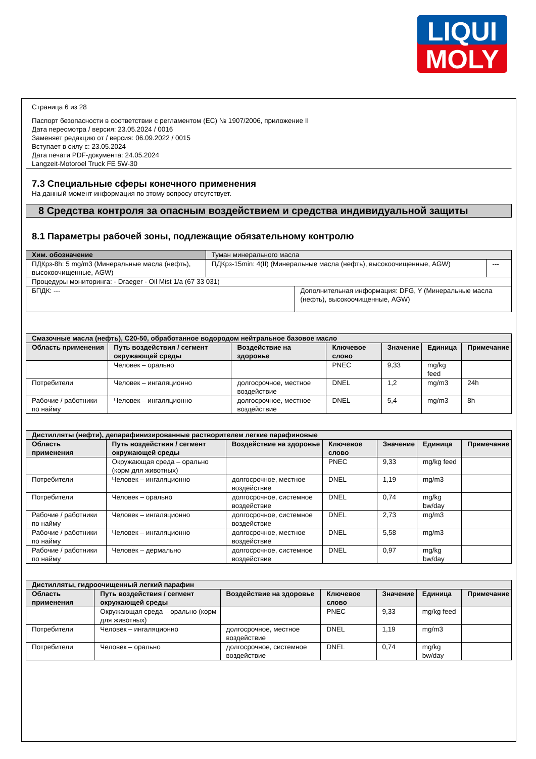LIQUI
MOLY
Страница 6 из 28
Паспорт безопасности в соответствии с регламентом (ЕС) № 1907/2006, приложение II
Дата пересмотра / версия: 23.05.2024 / 0016
Заменяет редакцию от / версия: 06.09.2022 / 0015
Вступает в силу с: 23.05.2024
Дата печати PDF-документа: 24.05.2024
Langzeit-Motoroel Truck FE 5W-30
7.3 Специальные сферы конечного применения
На данный момент информация по этому вопросу отсутствует.
8 Средства контроля за опасным воздействием и средства индивидуальной защиты
8.1 Параметры рабочей зоны, подлежащие обязательному контролю
| Хим. обозначение | Туман минерального масла | | |
| ПДКрз-8h: 5 mg/m3 (Минеральные масла (нефть), высокоочищенные, AGW) | ПДКрз-15min: 4(II) (Минеральные масла (нефть), высокоочищенные, AGW) | | --- |
| Процедуры мониторинга: - Draeger - Oil Mist 1/a (67 33 031) | | | |
| БПДК: --- | | Дополнительная информация: DFG, Y (Минеральные масла (нефть), высокоочищенные, AGW) | |
| Смазочные масла (нефть), C20-50, обработанное водородом нейтральное базовое масло | | | | | | |
| --- | --- | --- | --- | --- | --- | --- |
| Область применения | Путь воздействия / сегмент окружающей среды | Воздействие на здоровье | Ключевое слово | Значение | Единица | Примечание |
| | Человек – орально | | PNEC | 9,33 | mg/kg feed | |
| Потребители | Человек – ингаляционно | долгосрочное, местное воздействие | DNEL | 1,2 | mg/m3 | 24h |
| Рабочие / работники по найму | Человек – ингаляционно | долгосрочное, местное воздействие | DNEL | 5,4 | mg/m3 | 8h |
| Дистилляты (нефти), депарафинизированные растворителем легкие парафиновые | | | | | | |
| --- | --- | --- | --- | --- | --- | --- |
| Область применения | Путь воздействия / сегмент окружающей среды | Воздействие на здоровье | Ключевое слово | Значение | Единица | Примечание |
| | Окружающая среда – орально (корм для животных) | | PNEC | 9,33 | mg/kg feed | |
| Потребители | Человек – ингаляционно | долгосрочное, местное воздействие | DNEL | 1,19 | mg/m3 | |
| Потребители | Человек – орально | долгосрочное, системное воздействие | DNEL | 0,74 | mg/kg bw/day | |
| Рабочие / работники по найму | Человек – ингаляционно | долгосрочное, системное воздействие | DNEL | 2,73 | mg/m3 | |
| Рабочие / работники по найму | Человек – ингаляционно | долгосрочное, местное воздействие | DNEL | 5,58 | mg/m3 | |
| Рабочие / работники по найму | Человек – дермально | долгосрочное, системное воздействие | DNEL | 0,97 | mg/kg bw/day | |
| Дистилляты, гидроочищенный легкий парафин | | | | | | |
| --- | --- | --- | --- | --- | --- | --- |
| Область применения | Путь воздействия / сегмент окружающей среды | Воздействие на здоровье | Ключевое слово | Значение | Единица | Примечание |
| | Окружающая среда – орально (корм для животных) | | PNEC | 9,33 | mg/kg feed | |
| Потребители | Человек – ингаляционно | долгосрочное, местное воздействие | DNEL | 1,19 | mg/m3 | |
| Потребители | Человек – орально | долгосрочное, системное воздействие | DNEL | 0,74 | mg/kg bw/day | |